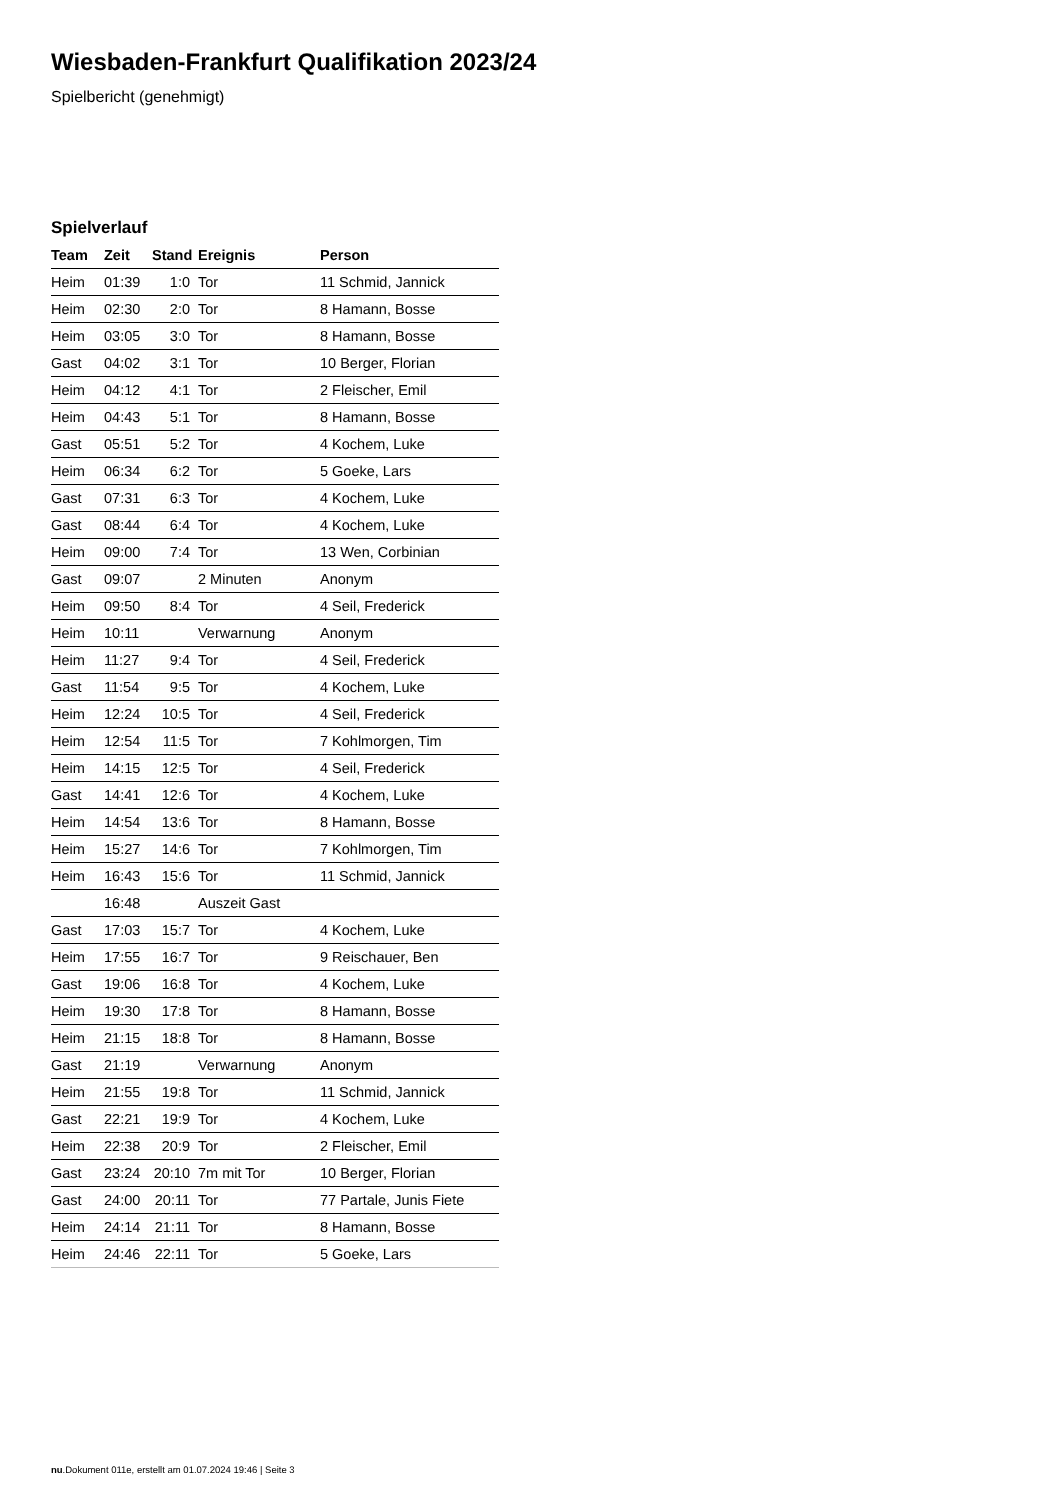Wiesbaden-Frankfurt Qualifikation 2023/24
Spielbericht (genehmigt)
Spielverlauf
| Team | Zeit | Stand | Ereignis | Person |
| --- | --- | --- | --- | --- |
| Heim | 01:39 | 1:0 | Tor | 11 Schmid, Jannick |
| Heim | 02:30 | 2:0 | Tor | 8 Hamann, Bosse |
| Heim | 03:05 | 3:0 | Tor | 8 Hamann, Bosse |
| Gast | 04:02 | 3:1 | Tor | 10 Berger, Florian |
| Heim | 04:12 | 4:1 | Tor | 2 Fleischer, Emil |
| Heim | 04:43 | 5:1 | Tor | 8 Hamann, Bosse |
| Gast | 05:51 | 5:2 | Tor | 4 Kochem, Luke |
| Heim | 06:34 | 6:2 | Tor | 5 Goeke, Lars |
| Gast | 07:31 | 6:3 | Tor | 4 Kochem, Luke |
| Gast | 08:44 | 6:4 | Tor | 4 Kochem, Luke |
| Heim | 09:00 | 7:4 | Tor | 13 Wen, Corbinian |
| Gast | 09:07 | | 2 Minuten | Anonym |
| Heim | 09:50 | 8:4 | Tor | 4 Seil, Frederick |
| Heim | 10:11 | | Verwarnung | Anonym |
| Heim | 11:27 | 9:4 | Tor | 4 Seil, Frederick |
| Gast | 11:54 | 9:5 | Tor | 4 Kochem, Luke |
| Heim | 12:24 | 10:5 | Tor | 4 Seil, Frederick |
| Heim | 12:54 | 11:5 | Tor | 7 Kohlmorgen, Tim |
| Heim | 14:15 | 12:5 | Tor | 4 Seil, Frederick |
| Gast | 14:41 | 12:6 | Tor | 4 Kochem, Luke |
| Heim | 14:54 | 13:6 | Tor | 8 Hamann, Bosse |
| Heim | 15:27 | 14:6 | Tor | 7 Kohlmorgen, Tim |
| Heim | 16:43 | 15:6 | Tor | 11 Schmid, Jannick |
| | 16:48 | | Auszeit Gast | |
| Gast | 17:03 | 15:7 | Tor | 4 Kochem, Luke |
| Heim | 17:55 | 16:7 | Tor | 9 Reischauer, Ben |
| Gast | 19:06 | 16:8 | Tor | 4 Kochem, Luke |
| Heim | 19:30 | 17:8 | Tor | 8 Hamann, Bosse |
| Heim | 21:15 | 18:8 | Tor | 8 Hamann, Bosse |
| Gast | 21:19 | | Verwarnung | Anonym |
| Heim | 21:55 | 19:8 | Tor | 11 Schmid, Jannick |
| Gast | 22:21 | 19:9 | Tor | 4 Kochem, Luke |
| Heim | 22:38 | 20:9 | Tor | 2 Fleischer, Emil |
| Gast | 23:24 | 20:10 | 7m mit Tor | 10 Berger, Florian |
| Gast | 24:00 | 20:11 | Tor | 77 Partale, Junis Fiete |
| Heim | 24:14 | 21:11 | Tor | 8 Hamann, Bosse |
| Heim | 24:46 | 22:11 | Tor | 5 Goeke, Lars |
nu.Dokument 011e, erstellt am 01.07.2024 19:46 | Seite 3